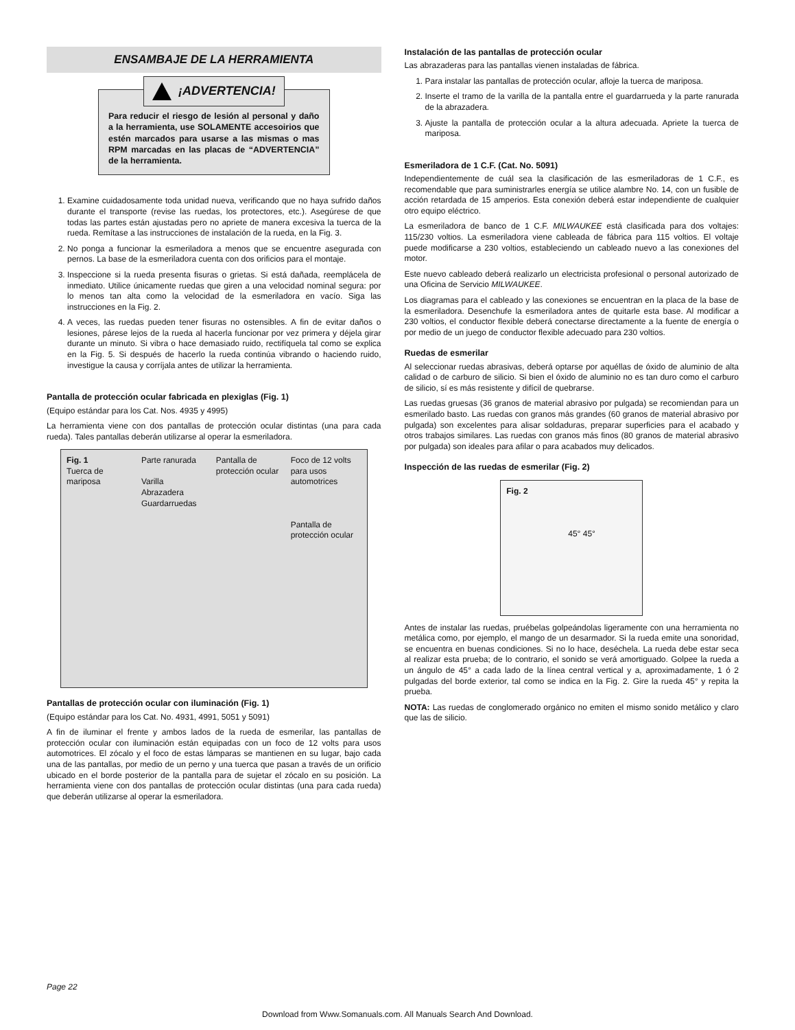ENSAMBAJE DE LA HERRAMIENTA
¡ADVERTENCIA!
Para reducir el riesgo de lesión al personal y daño a la herramienta, use SOLAMENTE accesoirios que estén marcados para usarse a las mismas o mas RPM marcadas en las placas de “ADVERTENCIA” de la herramienta.
1. Examine cuidadosamente toda unidad nueva, verificando que no haya sufrido daños durante el transporte (revise las ruedas, los protectores, etc.). Asegúrese de que todas las partes están ajustadas pero no apriete de manera excesiva la tuerca de la rueda. Remítase a las instrucciones de instalación de la rueda, en la Fig. 3.
2. No ponga a funcionar la esmeriladora a menos que se encuentre asegurada con pernos. La base de la esmeriladora cuenta con dos orificios para el montaje.
3. Inspeccione si la rueda presenta fisuras o grietas. Si está dañada, reemplácela de inmediato. Utilice únicamente ruedas que giren a una velocidad nominal segura: por lo menos tan alta como la velocidad de la esmeriladora en vacío. Siga las instrucciones en la Fig. 2.
4. A veces, las ruedas pueden tener fisuras no ostensibles. A fin de evitar daños o lesiones, párese lejos de la rueda al hacerla funcionar por vez primera y déjela girar durante un minuto. Si vibra o hace demasiado ruido, rectifíquela tal como se explica en la Fig. 5. Si después de hacerlo la rueda continúa vibrando o haciendo ruido, investigue la causa y corríjala antes de utilizar la herramienta.
Pantalla de protección ocular fabricada en plexiglas (Fig. 1)
(Equipo estándar para los Cat. Nos. 4935 y 4995)
La herramienta viene con dos pantallas de protección ocular distintas (una para cada rueda). Tales pantallas deberán utilizarse al operar la esmeriladora.
Fig. 1
Tuerca de mariposa
Parte ranurada
Varilla
Abrazadera
Guardarruedas
Pantalla de protección ocular
Foco de 12 volts para usos automotrices
Pantalla de protección ocular
Pantallas de protección ocular con iluminación (Fig. 1)
(Equipo estándar para los Cat. No. 4931, 4991, 5051 y 5091)
A fin de iluminar el frente y ambos lados de la rueda de esmerilar, las pantallas de protección ocular con iluminación están equipadas con un foco de 12 volts para usos automotrices. El zócalo y el foco de estas lámparas se mantienen en su lugar, bajo cada una de las pantallas, por medio de un perno y una tuerca que pasan a través de un orificio ubicado en el borde posterior de la pantalla para de sujetar el zócalo en su posición. La herramienta viene con dos pantallas de protección ocular distintas (una para cada rueda) que deberán utilizarse al operar la esmeriladora.
Instalación de las pantallas de protección ocular
Las abrazaderas para las pantallas vienen instaladas de fábrica.
1. Para instalar las pantallas de protección ocular, afloje la tuerca de mariposa.
2. Inserte el tramo de la varilla de la pantalla entre el guardarrueda y la parte ranurada de la abrazadera.
3. Ajuste la pantalla de protección ocular a la altura adecuada. Apriete la tuerca de mariposa.
Esmeriladora de 1 C.F. (Cat. No. 5091)
Independientemente de cuál sea la clasificación de las esmeriladoras de 1 C.F., es recomendable que para suministrarles energía se utilice alambre No. 14, con un fusible de acción retardada de 15 amperios. Esta conexión deberá estar independiente de cualquier otro equipo eléctrico.
La esmeriladora de banco de 1 C.F. MILWAUKEE está clasificada para dos voltajes: 115/230 voltios. La esmeriladora viene cableada de fábrica para 115 voltios. El voltaje puede modificarse a 230 voltios, estableciendo un cableado nuevo a las conexiones del motor.
Este nuevo cableado deberá realizarlo un electricista profesional o personal autorizado de una Oficina de Servicio MILWAUKEE.
Los diagramas para el cableado y las conexiones se encuentran en la placa de la base de la esmeriladora. Desenchufe la esmeriladora antes de quitarle esta base. Al modificar a 230 voltios, el conductor flexible deberá conectarse directamente a la fuente de energía o por medio de un juego de conductor flexible adecuado para 230 voltios.
Ruedas de esmerilar
Al seleccionar ruedas abrasivas, deberá optarse por aquéllas de óxido de aluminio de alta calidad o de carburo de silicio. Si bien el óxido de aluminio no es tan duro como el carburo de silicio, sí es más resistente y difícil de quebrarse.
Las ruedas gruesas (36 granos de material abrasivo por pulgada) se recomiendan para un esmerilado basto. Las ruedas con granos más grandes (60 granos de material abrasivo por pulgada) son excelentes para alisar soldaduras, preparar superficies para el acabado y otros trabajos similares. Las ruedas con granos más finos (80 granos de material abrasivo por pulgada) son ideales para afilar o para acabados muy delicados.
Inspección de las ruedas de esmerilar (Fig. 2)
Fig. 2
45° 45°
Antes de instalar las ruedas, pruébelas golpeándolas ligeramente con una herramienta no metálica como, por ejemplo, el mango de un desarmador. Si la rueda emite una sonoridad, se encuentra en buenas condiciones. Si no lo hace, deséchela. La rueda debe estar seca al realizar esta prueba; de lo contrario, el sonido se verá amortiguado. Golpee la rueda a un ángulo de 45° a cada lado de la línea central vertical y a, aproximadamente, 1 ó 2 pulgadas del borde exterior, tal como se indica en la Fig. 2. Gire la rueda 45° y repita la prueba.
NOTA: Las ruedas de conglomerado orgánico no emiten el mismo sonido metálico y claro que las de silicio.
Page 22
Download from Www.Somanuals.com. All Manuals Search And Download.